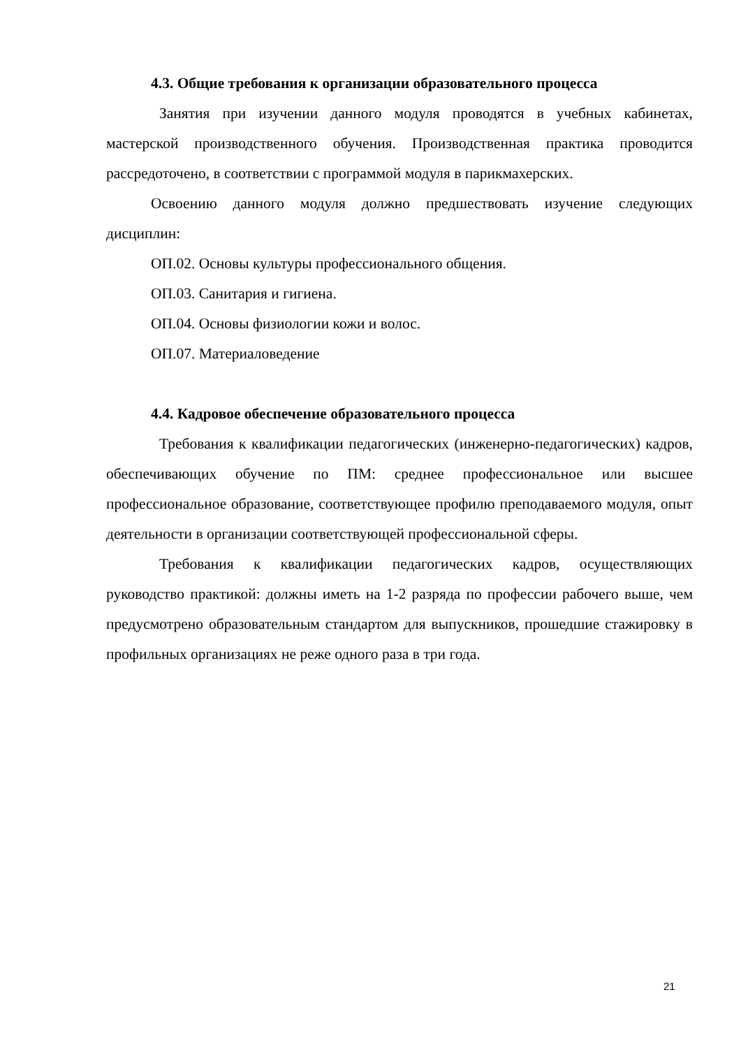4.3. Общие требования к организации образовательного процесса
Занятия при изучении данного модуля проводятся в учебных кабинетах, мастерской производственного обучения. Производственная практика проводится рассредоточено, в соответствии с программой модуля в парикмахерских.
Освоению данного модуля должно предшествовать изучение следующих дисциплин:
ОП.02. Основы культуры профессионального общения.
ОП.03. Санитария и гигиена.
ОП.04. Основы физиологии кожи и волос.
ОП.07. Материаловедение
4.4. Кадровое обеспечение образовательного процесса
Требования к квалификации педагогических (инженерно-педагогических) кадров, обеспечивающих обучение по ПМ: среднее профессиональное или высшее профессиональное образование, соответствующее профилю преподаваемого модуля, опыт деятельности в организации соответствующей профессиональной сферы.
Требования к квалификации педагогических кадров, осуществляющих руководство практикой: должны иметь на 1-2 разряда по профессии рабочего выше, чем предусмотрено образовательным стандартом для выпускников, прошедшие стажировку в профильных организациях не реже одного раза в три года.
21